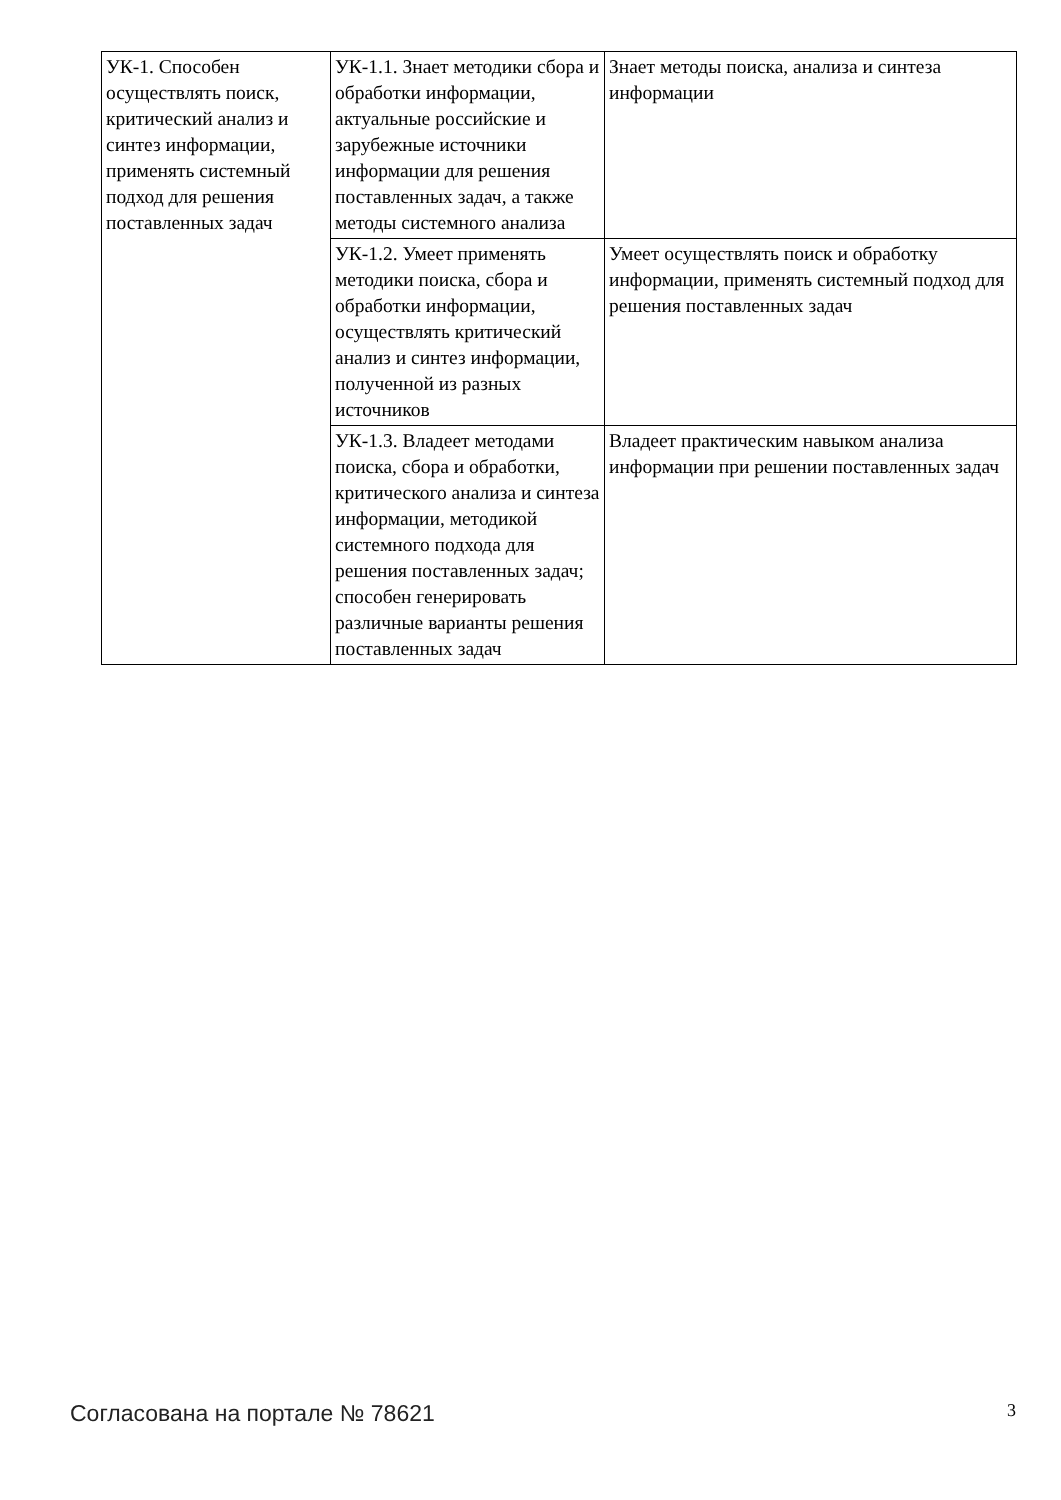| УК-1. Способен осуществлять поиск, критический анализ и синтез информации, применять системный подход для решения поставленных задач | УК-1.1. Знает методики сбора и обработки информации, актуальные российские и зарубежные источники информации для решения поставленных задач, а также методы системного анализа | Знает методы поиска, анализа и синтеза информации |
| | УК-1.2. Умеет применять методики поиска, сбора и обработки информации, осуществлять критический анализ и синтез информации, полученной из разных источников | Умеет осуществлять поиск и обработку информации, применять системный подход для решения поставленных задач |
| | УК-1.3. Владеет методами поиска, сбора и обработки, критического анализа и синтеза информации, методикой системного подхода для решения поставленных задач; способен генерировать различные варианты решения поставленных задач | Владеет практическим навыком анализа информации при решении поставленных задач |
Согласована на портале № 78621 3